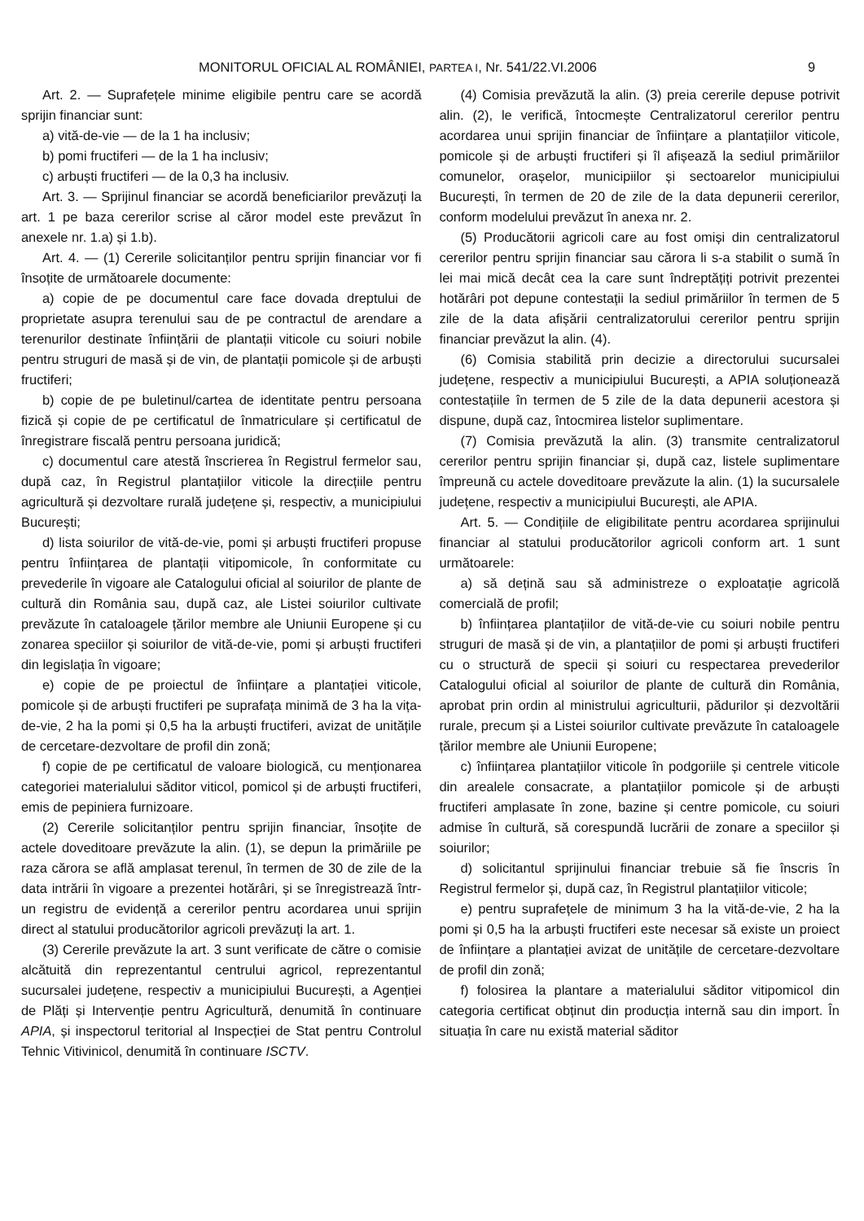MONITORUL OFICIAL AL ROMÂNIEI, PARTEA I, Nr. 541/22.VI.2006 9
Art. 2. — Suprafețele minime eligibile pentru care se acordă sprijin financiar sunt:
a) vită-de-vie — de la 1 ha inclusiv;
b) pomi fructiferi — de la 1 ha inclusiv;
c) arbuști fructiferi — de la 0,3 ha inclusiv.
Art. 3. — Sprijinul financiar se acordă beneficiarilor prevăzuți la art. 1 pe baza cererilor scrise al căror model este prevăzut în anexele nr. 1.a) și 1.b).
Art. 4. — (1) Cererile solicitanților pentru sprijin financiar vor fi însoțite de următoarele documente:
a) copie de pe documentul care face dovada dreptului de proprietate asupra terenului sau de pe contractul de arendare a terenurilor destinate înființării de plantații viticole cu soiuri nobile pentru struguri de masă și de vin, de plantații pomicole și de arbuști fructiferi;
b) copie de pe buletinul/cartea de identitate pentru persoana fizică și copie de pe certificatul de înmatriculare și certificatul de înregistrare fiscală pentru persoana juridică;
c) documentul care atestă înscrierea în Registrul fermelor sau, după caz, în Registrul plantațiilor viticole la direcțiile pentru agricultură și dezvoltare rurală județene și, respectiv, a municipiului București;
d) lista soiurilor de vită-de-vie, pomi și arbuști fructiferi propuse pentru înființarea de plantații vitipomicole, în conformitate cu prevederile în vigoare ale Catalogului oficial al soiurilor de plante de cultură din România sau, după caz, ale Listei soiurilor cultivate prevăzute în cataloagele țărilor membre ale Uniunii Europene și cu zonarea speciilor și soiurilor de vită-de-vie, pomi și arbuști fructiferi din legislația în vigoare;
e) copie de pe proiectul de înființare a plantației viticole, pomicole și de arbuști fructiferi pe suprafața minimă de 3 ha la vița-de-vie, 2 ha la pomi și 0,5 ha la arbuști fructiferi, avizat de unitățile de cercetare-dezvoltare de profil din zonă;
f) copie de pe certificatul de valoare biologică, cu menționarea categoriei materialului săditor viticol, pomicol și de arbuști fructiferi, emis de pepiniera furnizoare.
(2) Cererile solicitanților pentru sprijin financiar, însoțite de actele doveditoare prevăzute la alin. (1), se depun la primăriile pe raza cărora se află amplasat terenul, în termen de 30 de zile de la data intrării în vigoare a prezentei hotărâri, și se înregistrează într-un registru de evidență a cererilor pentru acordarea unui sprijin direct al statului producătorilor agricoli prevăzuți la art. 1.
(3) Cererile prevăzute la art. 3 sunt verificate de către o comisie alcătuită din reprezentantul centrului agricol, reprezentantul sucursalei județene, respectiv a municipiului București, a Agenției de Plăți și Intervenție pentru Agricultură, denumită în continuare APIA, și inspectorul teritorial al Inspecției de Stat pentru Controlul Tehnic Vitivinicol, denumită în continuare ISCTV.
(4) Comisia prevăzută la alin. (3) preia cererile depuse potrivit alin. (2), le verifică, întocmește Centralizatorul cererilor pentru acordarea unui sprijin financiar de înființare a plantațiilor viticole, pomicole și de arbuști fructiferi și îl afișează la sediul primăriilor comunelor, orașelor, municipiilor și sectoarelor municipiului București, în termen de 20 de zile de la data depunerii cererilor, conform modelului prevăzut în anexa nr. 2.
(5) Producătorii agricoli care au fost omiși din centralizatorul cererilor pentru sprijin financiar sau cărora li s-a stabilit o sumă în lei mai mică decât cea la care sunt îndreptățiți potrivit prezentei hotărâri pot depune contestații la sediul primăriilor în termen de 5 zile de la data afișării centralizatorului cererilor pentru sprijin financiar prevăzut la alin. (4).
(6) Comisia stabilită prin decizie a directorului sucursalei județene, respectiv a municipiului București, a APIA soluționează contestațiile în termen de 5 zile de la data depunerii acestora și dispune, după caz, întocmirea listelor suplimentare.
(7) Comisia prevăzută la alin. (3) transmite centralizatorul cererilor pentru sprijin financiar și, după caz, listele suplimentare împreună cu actele doveditoare prevăzute la alin. (1) la sucursalele județene, respectiv a municipiului București, ale APIA.
Art. 5. — Condițiile de eligibilitate pentru acordarea sprijinului financiar al statului producătorilor agricoli conform art. 1 sunt următoarele:
a) să dețină sau să administreze o exploatație agricolă comercială de profil;
b) înființarea plantațiilor de vită-de-vie cu soiuri nobile pentru struguri de masă și de vin, a plantațiilor de pomi și arbuști fructiferi cu o structură de specii și soiuri cu respectarea prevederilor Catalogului oficial al soiurilor de plante de cultură din România, aprobat prin ordin al ministrului agriculturii, pădurilor și dezvoltării rurale, precum și a Listei soiurilor cultivate prevăzute în cataloagele țărilor membre ale Uniunii Europene;
c) înființarea plantațiilor viticole în podgoriile și centrele viticole din arealele consacrate, a plantațiilor pomicole și de arbuști fructiferi amplasate în zone, bazine și centre pomicole, cu soiuri admise în cultură, să corespundă lucrării de zonare a speciilor și soiurilor;
d) solicitantul sprijinului financiar trebuie să fie înscris în Registrul fermelor și, după caz, în Registrul plantațiilor viticole;
e) pentru suprafețele de minimum 3 ha la vită-de-vie, 2 ha la pomi și 0,5 ha la arbuști fructiferi este necesar să existe un proiect de înființare a plantației avizat de unitățile de cercetare-dezvoltare de profil din zonă;
f) folosirea la plantare a materialului săditor vitipomicol din categoria certificat obținut din producția internă sau din import. În situația în care nu există material săditor